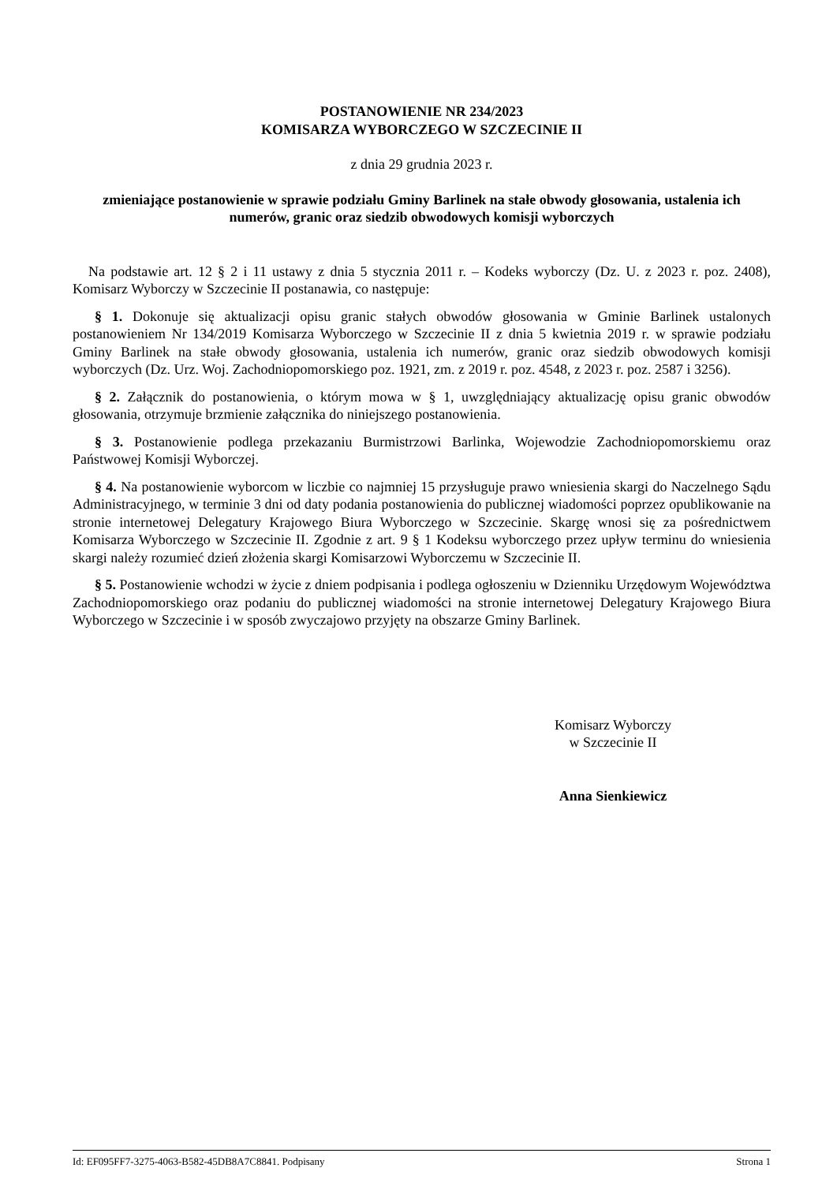POSTANOWIENIE NR 234/2023
KOMISARZA WYBORCZEGO W SZCZECINIE II
z dnia 29 grudnia 2023 r.
zmieniające postanowienie w sprawie podziału Gminy Barlinek na stałe obwody głosowania, ustalenia ich numerów, granic oraz siedzib obwodowych komisji wyborczych
Na podstawie art. 12 § 2 i 11 ustawy z dnia 5 stycznia 2011 r. – Kodeks wyborczy (Dz. U. z 2023 r. poz. 2408), Komisarz Wyborczy w Szczecinie II postanawia, co następuje:
§ 1. Dokonuje się aktualizacji opisu granic stałych obwodów głosowania w Gminie Barlinek ustalonych postanowieniem Nr 134/2019 Komisarza Wyborczego w Szczecinie II z dnia 5 kwietnia 2019 r. w sprawie podziału Gminy Barlinek na stałe obwody głosowania, ustalenia ich numerów, granic oraz siedzib obwodowych komisji wyborczych (Dz. Urz. Woj. Zachodniopomorskiego poz. 1921, zm. z 2019 r. poz. 4548, z 2023 r. poz. 2587 i 3256).
§ 2. Załącznik do postanowienia, o którym mowa w § 1, uwzględniający aktualizację opisu granic obwodów głosowania, otrzymuje brzmienie załącznika do niniejszego postanowienia.
§ 3. Postanowienie podlega przekazaniu Burmistrzowi Barlinka, Wojewodzie Zachodniopomorskiemu oraz Państwowej Komisji Wyborczej.
§ 4. Na postanowienie wyborcom w liczbie co najmniej 15 przysługuje prawo wniesienia skargi do Naczelnego Sądu Administracyjnego, w terminie 3 dni od daty podania postanowienia do publicznej wiadomości poprzez opublikowanie na stronie internetowej Delegatury Krajowego Biura Wyborczego w Szczecinie. Skargę wnosi się za pośrednictwem Komisarza Wyborczego w Szczecinie II. Zgodnie z art. 9 § 1 Kodeksu wyborczego przez upływ terminu do wniesienia skargi należy rozumieć dzień złożenia skargi Komisarzowi Wyborczemu w Szczecinie II.
§ 5. Postanowienie wchodzi w życie z dniem podpisania i podlega ogłoszeniu w Dzienniku Urzędowym Województwa Zachodniopomorskiego oraz podaniu do publicznej wiadomości na stronie internetowej Delegatury Krajowego Biura Wyborczego w Szczecinie i w sposób zwyczajowo przyjęty na obszarze Gminy Barlinek.
Komisarz Wyborczy
w Szczecinie II
Anna Sienkiewicz
Id: EF095FF7-3275-4063-B582-45DB8A7C8841. Podpisany Strona 1